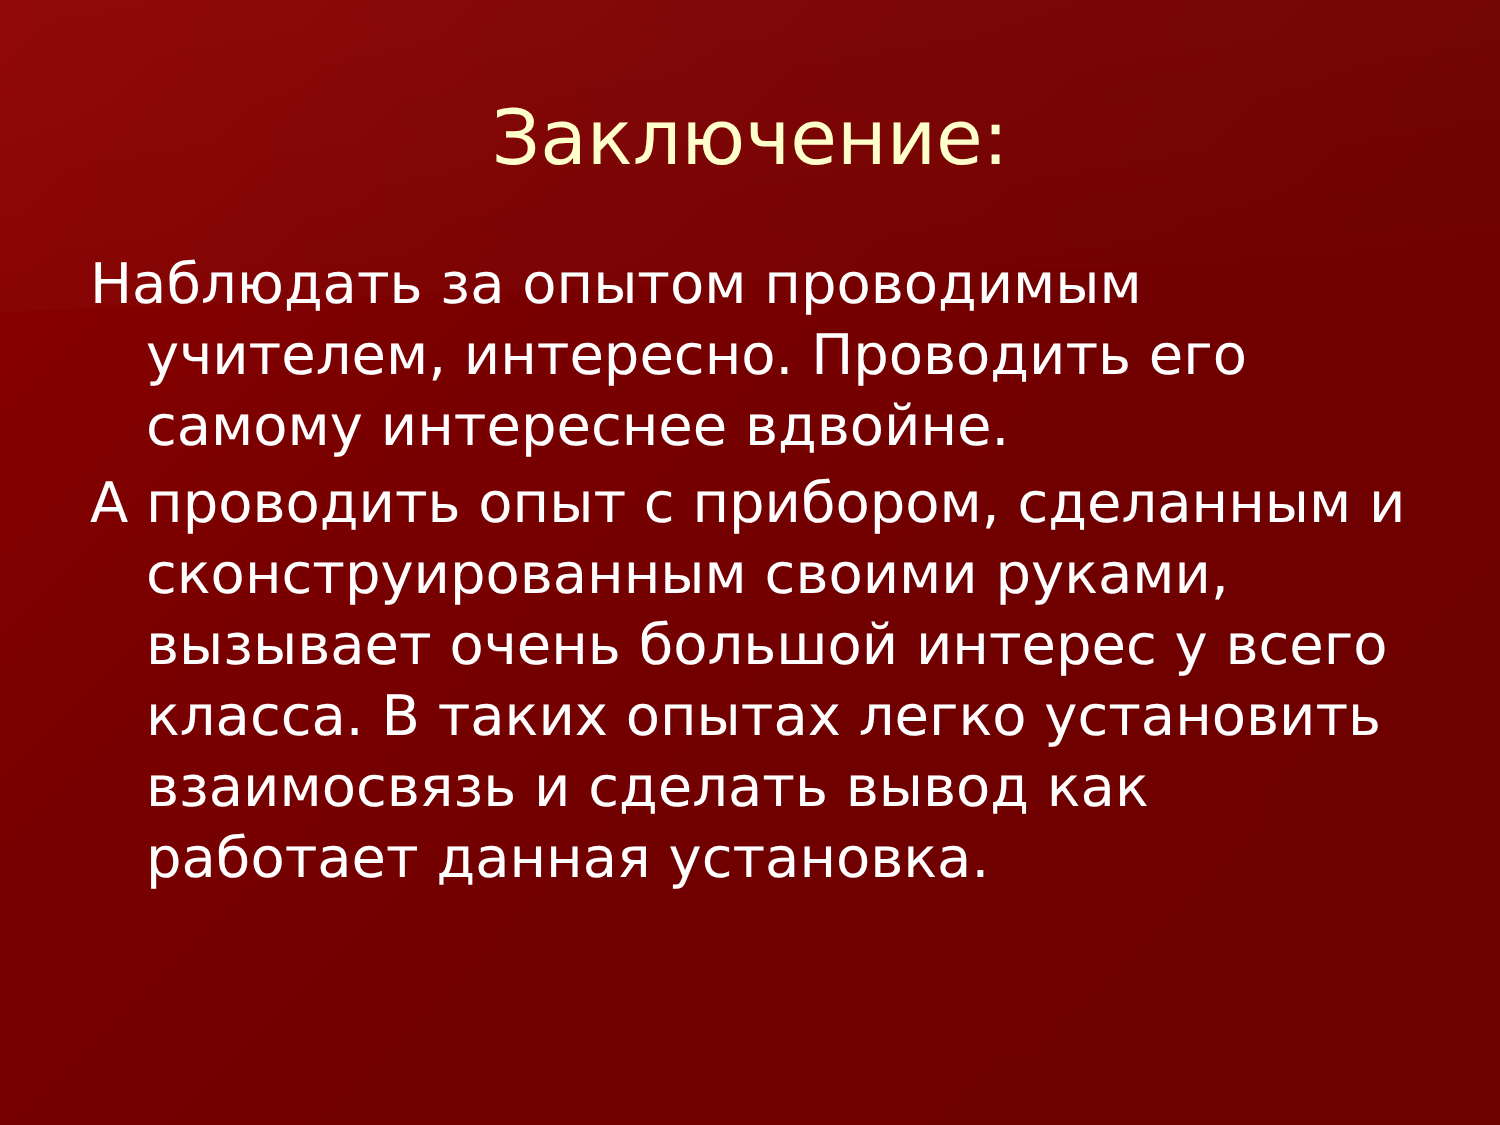Заключение:
Наблюдать за опытом проводимым учителем, интересно. Проводить его самому интереснее вдвойне.
А проводить опыт с прибором, сделанным и сконструированным своими руками, вызывает очень большой интерес у всего класса. В таких опытах легко установить взаимосвязь и сделать вывод как работает данная установка.